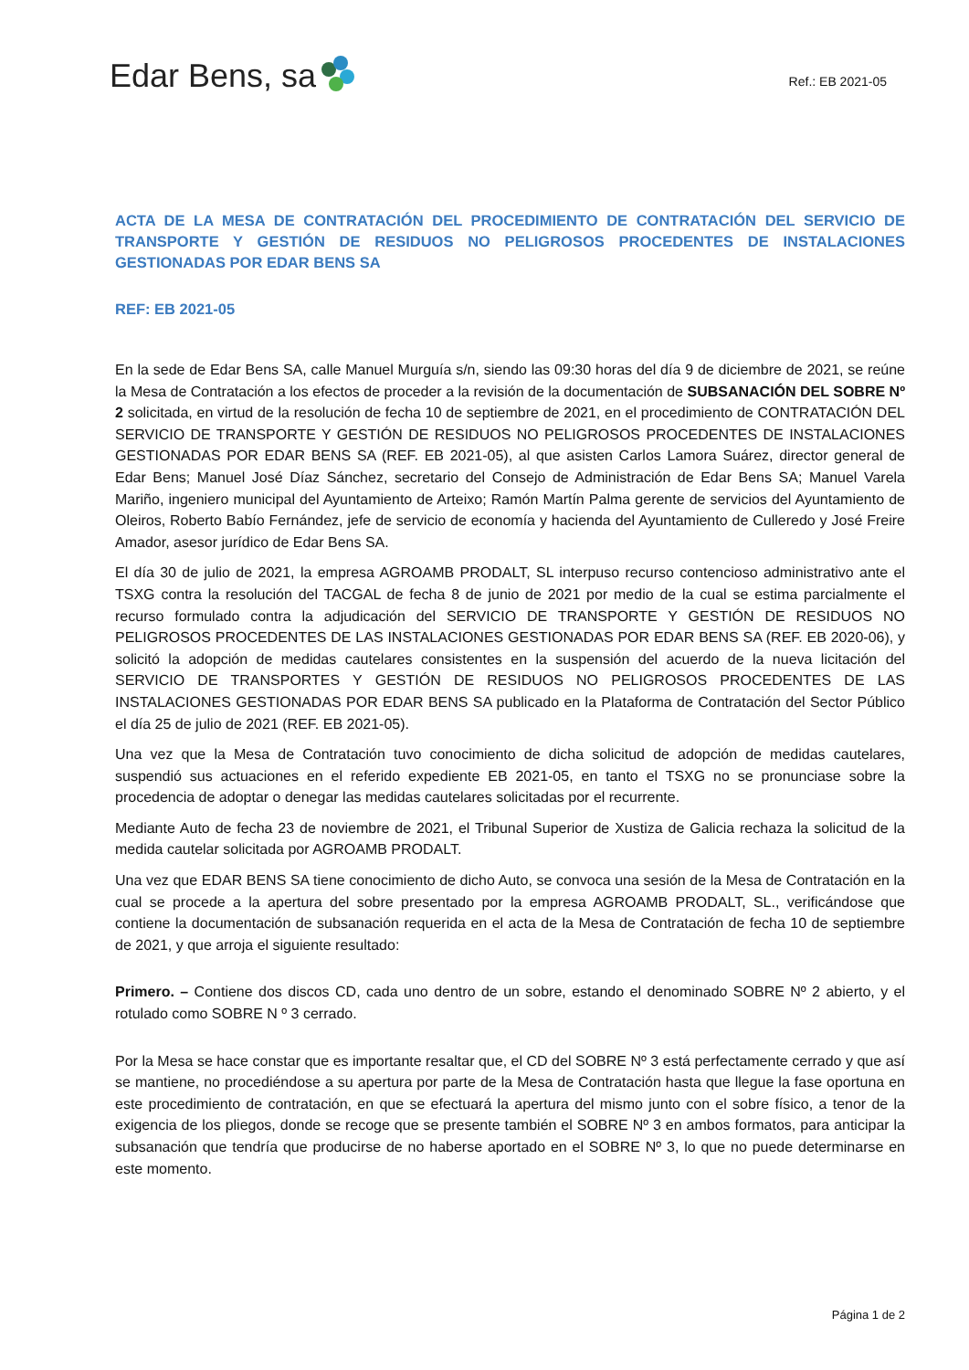Edar Bens, sa
Ref.: EB 2021-05
ACTA DE LA MESA DE CONTRATACIÓN DEL PROCEDIMIENTO DE CONTRATACIÓN DEL SERVICIO DE TRANSPORTE Y GESTIÓN DE RESIDUOS NO PELIGROSOS PROCEDENTES DE INSTALACIONES GESTIONADAS POR EDAR BENS SA
REF: EB 2021-05
En la sede de Edar Bens SA, calle Manuel Murguía s/n, siendo las 09:30 horas del día 9 de diciembre de 2021, se reúne la Mesa de Contratación a los efectos de proceder a la revisión de la documentación de SUBSANACIÓN DEL SOBRE Nº 2 solicitada, en virtud de la resolución de fecha 10 de septiembre de 2021, en el procedimiento de CONTRATACIÓN DEL SERVICIO DE TRANSPORTE Y GESTIÓN DE RESIDUOS NO PELIGROSOS PROCEDENTES DE INSTALACIONES GESTIONADAS POR EDAR BENS SA (REF. EB 2021-05), al que asisten Carlos Lamora Suárez, director general de Edar Bens; Manuel José Díaz Sánchez, secretario del Consejo de Administración de Edar Bens SA; Manuel Varela Mariño, ingeniero municipal del Ayuntamiento de Arteixo; Ramón Martín Palma gerente de servicios del Ayuntamiento de Oleiros, Roberto Babío Fernández, jefe de servicio de economía y hacienda del Ayuntamiento de Culleredo y José Freire Amador, asesor jurídico de Edar Bens SA.
El día 30 de julio de 2021, la empresa AGROAMB PRODALT, SL interpuso recurso contencioso administrativo ante el TSXG contra la resolución del TACGAL de fecha 8 de junio de 2021 por medio de la cual se estima parcialmente el recurso formulado contra la adjudicación del SERVICIO DE TRANSPORTE Y GESTIÓN DE RESIDUOS NO PELIGROSOS PROCEDENTES DE LAS INSTALACIONES GESTIONADAS POR EDAR BENS SA (REF. EB 2020-06), y solicitó la adopción de medidas cautelares consistentes en la suspensión del acuerdo de la nueva licitación del SERVICIO DE TRANSPORTES Y GESTIÓN DE RESIDUOS NO PELIGROSOS PROCEDENTES DE LAS INSTALACIONES GESTIONADAS POR EDAR BENS SA publicado en la Plataforma de Contratación del Sector Público el día 25 de julio de 2021 (REF. EB 2021-05).
Una vez que la Mesa de Contratación tuvo conocimiento de dicha solicitud de adopción de medidas cautelares, suspendió sus actuaciones en el referido expediente EB 2021-05, en tanto el TSXG no se pronunciase sobre la procedencia de adoptar o denegar las medidas cautelares solicitadas por el recurrente.
Mediante Auto de fecha 23 de noviembre de 2021, el Tribunal Superior de Xustiza de Galicia rechaza la solicitud de la medida cautelar solicitada por AGROAMB PRODALT.
Una vez que EDAR BENS SA tiene conocimiento de dicho Auto, se convoca una sesión de la Mesa de Contratación en la cual se procede a la apertura del sobre presentado por la empresa AGROAMB PRODALT, SL., verificándose que contiene la documentación de subsanación requerida en el acta de la Mesa de Contratación de fecha 10 de septiembre de 2021, y que arroja el siguiente resultado:
Primero. – Contiene dos discos CD, cada uno dentro de un sobre, estando el denominado SOBRE Nº 2 abierto, y el rotulado como SOBRE N º 3 cerrado.
Por la Mesa se hace constar que es importante resaltar que, el CD del SOBRE Nº 3 está perfectamente cerrado y que así se mantiene, no procediéndose a su apertura por parte de la Mesa de Contratación hasta que llegue la fase oportuna en este procedimiento de contratación, en que se efectuará la apertura del mismo junto con el sobre físico, a tenor de la exigencia de los pliegos, donde se recoge que se presente también el SOBRE Nº 3 en ambos formatos, para anticipar la subsanación que tendría que producirse de no haberse aportado en el SOBRE Nº 3, lo que no puede determinarse en este momento.
Página 1 de 2